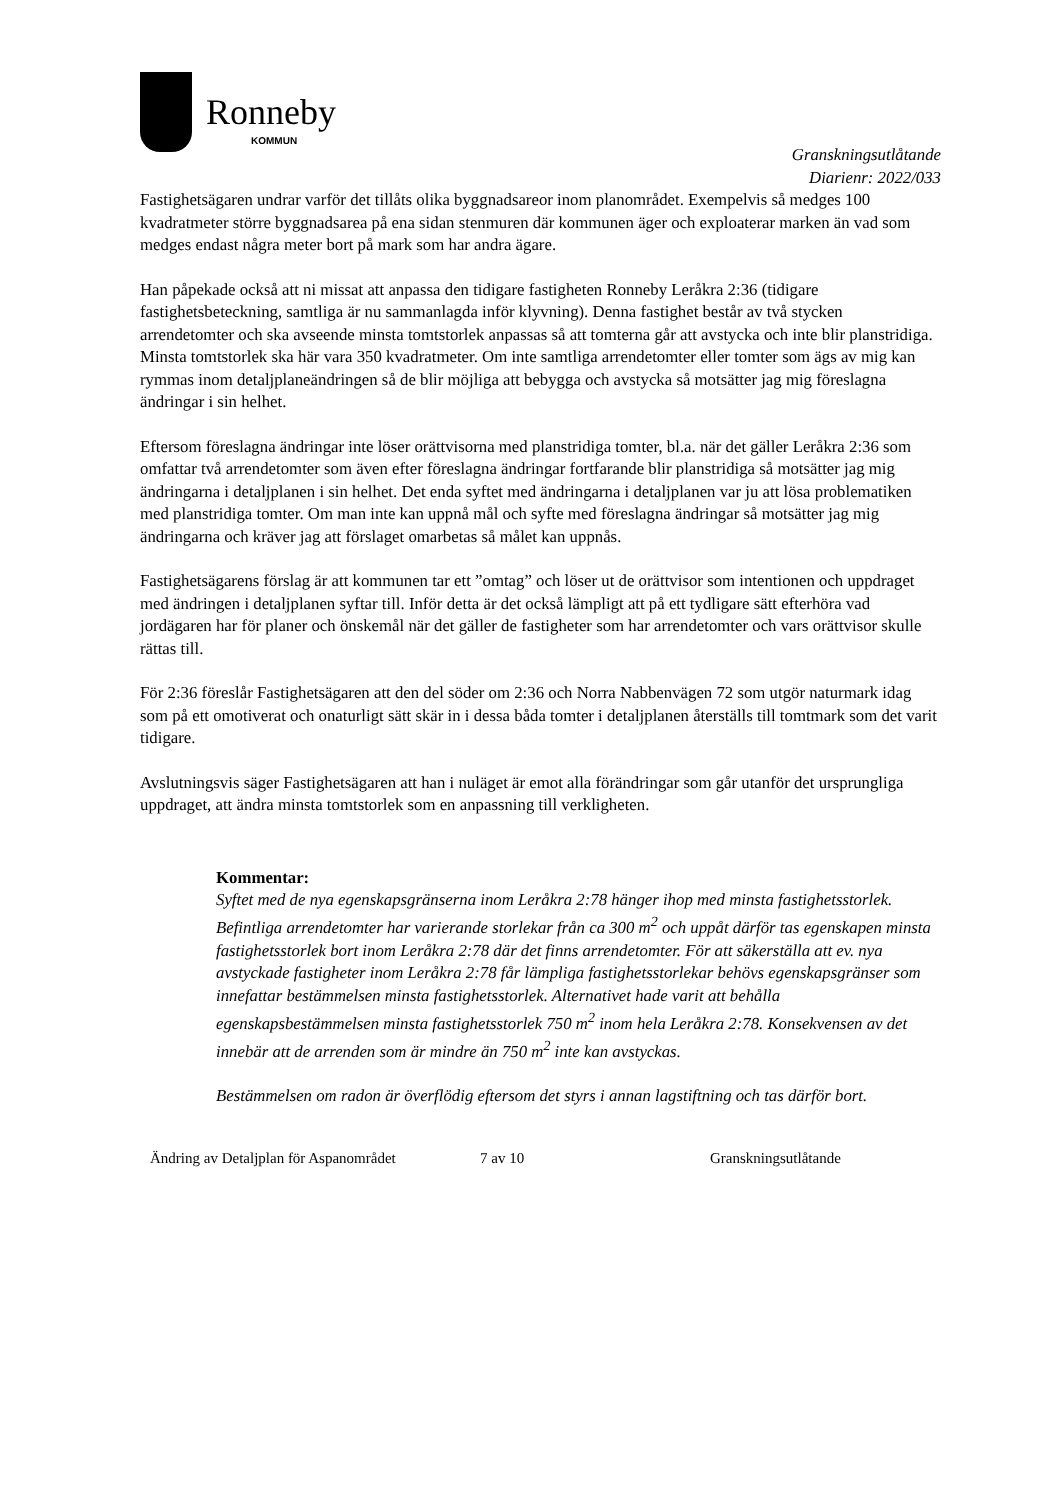Ronneby
KOMMUN
Granskningsutlåtande
Diarienr: 2022/033
Fastighetsägaren undrar varför det tillåts olika byggnadsareor inom planområdet. Exempelvis så medges 100 kvadratmeter större byggnadsarea på ena sidan stenmuren där kommunen äger och exploaterar marken än vad som medges endast några meter bort på mark som har andra ägare.
Han påpekade också att ni missat att anpassa den tidigare fastigheten Ronneby Leråkra 2:36 (tidigare fastighetsbeteckning, samtliga är nu sammanlagda inför klyvning). Denna fastighet består av två stycken arrendetomter och ska avseende minsta tomtstorlek anpassas så att tomterna går att avstycka och inte blir planstridiga. Minsta tomtstorlek ska här vara 350 kvadratmeter. Om inte samtliga arrendetomter eller tomter som ägs av mig kan rymmas inom detaljplaneändringen så de blir möjliga att bebygga och avstycka så motsätter jag mig föreslagna ändringar i sin helhet.
Eftersom föreslagna ändringar inte löser orättvisorna med planstridiga tomter, bl.a. när det gäller Leråkra 2:36 som omfattar två arrendetomter som även efter föreslagna ändringar fortfarande blir planstridiga så motsätter jag mig ändringarna i detaljplanen i sin helhet. Det enda syftet med ändringarna i detaljplanen var ju att lösa problematiken med planstridiga tomter. Om man inte kan uppnå mål och syfte med föreslagna ändringar så motsätter jag mig ändringarna och kräver jag att förslaget omarbetas så målet kan uppnås.
Fastighetsägarens förslag är att kommunen tar ett ”omtag” och löser ut de orättvisor som intentionen och uppdraget med ändringen i detaljplanen syftar till. Inför detta är det också lämpligt att på ett tydligare sätt efterhöra vad jordägaren har för planer och önskemål när det gäller de fastigheter som har arrendetomter och vars orättvisor skulle rättas till.
För 2:36 föreslår Fastighetsägaren att den del söder om 2:36 och Norra Nabbenvägen 72 som utgör naturmark idag som på ett omotiverat och onaturligt sätt skär in i dessa båda tomter i detaljplanen återställs till tomtmark som det varit tidigare.
Avslutningsvis säger Fastighetsägaren att han i nuläget är emot alla förändringar som går utanför det ursprungliga uppdraget, att ändra minsta tomtstorlek som en anpassning till verkligheten.
Kommentar:
Syftet med de nya egenskapsgränserna inom Leråkra 2:78 hänger ihop med minsta fastighetsstorlek. Befintliga arrendetomter har varierande storlekar från ca 300 m<sup>2</sup> och uppåt därför tas egenskapen minsta fastighetsstorlek bort inom Leråkra 2:78 där det finns arrendetomter. För att säkerställa att ev. nya avstyckade fastigheter inom Leråkra 2:78 får lämpliga fastighetsstorlekar behövs egenskapsgränser som innefattar bestämmelsen minsta fastighetsstorlek. Alternativet hade varit att behålla egenskapsbestämmelsen minsta fastighetsstorlek 750 m<sup>2</sup> inom hela Leråkra 2:78. Konsekvensen av det innebär att de arrenden som är mindre än 750 m<sup>2</sup> inte kan avstyckas.
Bestämmelsen om radon är överflödig eftersom det styrs i annan lagstiftning och tas därför bort.
Ändring av Detaljplan för Aspanområdet
7 av 10 Granskningsutlåtande